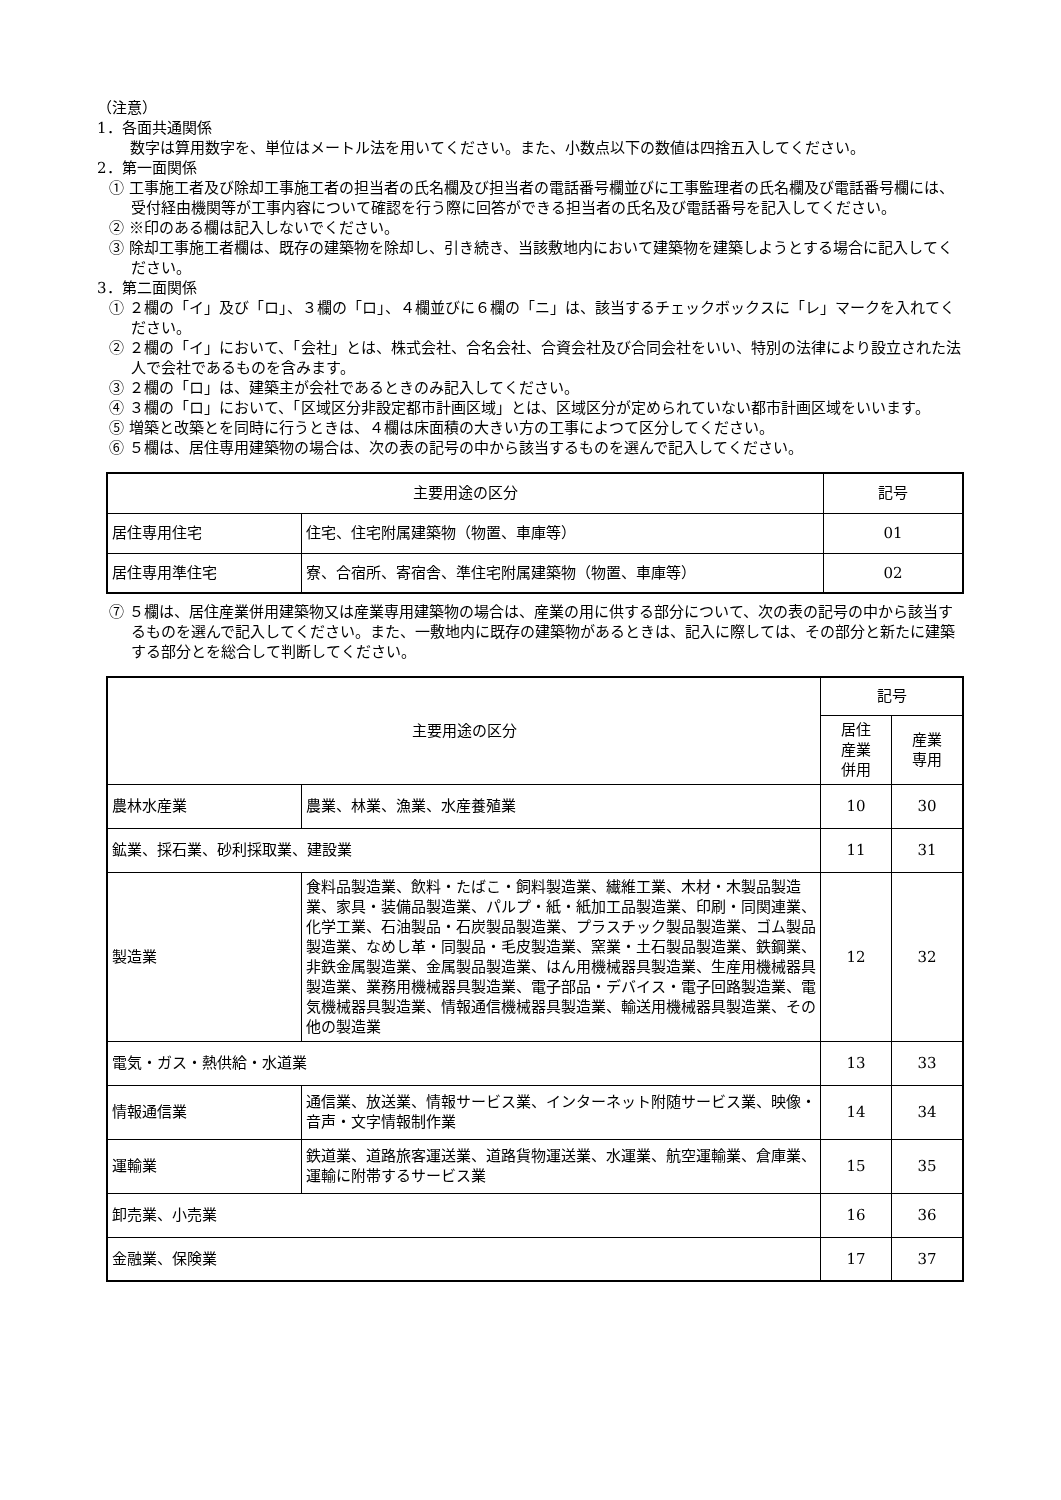（注意）
1．各面共通関係
　数字は算用数字を、単位はメートル法を用いてください。また、小数点以下の数値は四捨五入してください。
2．第一面関係
① 工事施工者及び除却工事施工者の担当者の氏名欄及び担当者の電話番号欄並びに工事監理者の氏名欄及び電話番号欄には、受付経由機関等が工事内容について確認を行う際に回答ができる担当者の氏名及び電話番号を記入してください。
② ※印のある欄は記入しないでください。
③ 除却工事施工者欄は、既存の建築物を除却し、引き続き、当該敷地内において建築物を建築しようとする場合に記入してください。
3．第二面関係
① ２欄の「イ」及び「ロ」、３欄の「ロ」、４欄並びに６欄の「ニ」は、該当するチェックボックスに「レ」マークを入れてください。
② ２欄の「イ」において、「会社」とは、株式会社、合名会社、合資会社及び合同会社をいい、特別の法律により設立された法人で会社であるものを含みます。
③ ２欄の「ロ」は、建築主が会社であるときのみ記入してください。
④ ３欄の「ロ」において、「区域区分非設定都市計画区域」とは、区域区分が定められていない都市計画区域をいいます。
⑤ 増築と改築とを同時に行うときは、４欄は床面積の大きい方の工事によつて区分してください。
⑥ ５欄は、居住専用建築物の場合は、次の表の記号の中から該当するものを選んで記入してください。
| 主要用途の区分 | | 記号 |
| --- | --- | --- |
| 居住専用住宅 | 住宅、住宅附属建築物（物置、車庫等） | 01 |
| 居住専用準住宅 | 寮、合宿所、寄宿舎、準住宅附属建築物（物置、車庫等） | 02 |
⑦ ５欄は、居住産業併用建築物又は産業専用建築物の場合は、産業の用に供する部分について、次の表の記号の中から該当するものを選んで記入してください。また、一敷地内に既存の建築物があるときは、記入に際しては、その部分と新たに建築する部分とを総合して判断してください。
| 主要用途の区分 | | 記号 | |
| --- | --- | --- | --- |
| | | 居住 産業 併用 | 産業 専用 |
| 農林水産業 | 農業、林業、漁業、水産養殖業 | 10 | 30 |
| 鉱業、採石業、砂利採取業、建設業 | | 11 | 31 |
| 製造業 | 食料品製造業、飲料・たばこ・飼料製造業、繊維工業、木材・木製品製造業、家具・装備品製造業、パルプ・紙・紙加工品製造業、印刷・同関連業、化学工業、石油製品・石炭製品製造業、プラスチック製品製造業、ゴム製品製造業、なめし革・同製品・毛皮製造業、窯業・土石製品製造業、鉄鋼業、非鉄金属製造業、金属製品製造業、はん用機械器具製造業、生産用機械器具製造業、業務用機械器具製造業、電子部品・デバイス・電子回路製造業、電気機械器具製造業、情報通信機械器具製造業、輸送用機械器具製造業、その他の製造業 | 12 | 32 |
| 電気・ガス・熱供給・水道業 | | 13 | 33 |
| 情報通信業 | 通信業、放送業、情報サービス業、インターネット附随サービス業、映像・音声・文字情報制作業 | 14 | 34 |
| 運輸業 | 鉄道業、道路旅客運送業、道路貨物運送業、水運業、航空運輸業、倉庫業、運輸に附帯するサービス業 | 15 | 35 |
| 卸売業、小売業 | | 16 | 36 |
| 金融業、保険業 | | 17 | 37 |